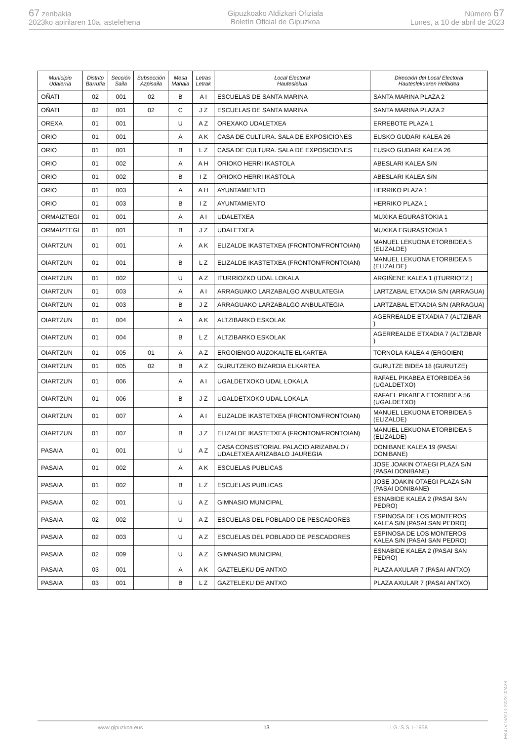67 zenbakia
2023ko apirilaren 10a, astelehena
Gipuzkoako Aldizkari Ofiziala
Boletín Oficial de Gipuzkoa
Número 67
Lunes, a 10 de abril de 2023
| Municipio Udalerria | Distrito Barrutia | Sección Saila | Subsección Azpisaila | Mesa Mahaia | Letras Letrak | Local Electoral Hauteslekua | Dirección del Local Electoral Hauteslekuaren Helbidea |
| --- | --- | --- | --- | --- | --- | --- | --- |
| OÑATI | 02 | 001 | 02 | B | A I | ESCUELAS DE SANTA MARINA | SANTA MARINA PLAZA 2 |
| OÑATI | 02 | 001 | 02 | C | J Z | ESCUELAS DE SANTA MARINA | SANTA MARINA PLAZA 2 |
| OREXA | 01 | 001 | | U | A Z | OREXAKO UDALETXEA | ERREBOTE PLAZA 1 |
| ORIO | 01 | 001 | | A | A K | CASA DE CULTURA. SALA DE EXPOSICIONES | EUSKO GUDARI KALEA 26 |
| ORIO | 01 | 001 | | B | L Z | CASA DE CULTURA. SALA DE EXPOSICIONES | EUSKO GUDARI KALEA 26 |
| ORIO | 01 | 002 | | A | A H | ORIOKO HERRI IKASTOLA | ABESLARI KALEA S/N |
| ORIO | 01 | 002 | | B | I Z | ORIOKO HERRI IKASTOLA | ABESLARI KALEA S/N |
| ORIO | 01 | 003 | | A | A H | AYUNTAMIENTO | HERRIKO PLAZA 1 |
| ORIO | 01 | 003 | | B | I Z | AYUNTAMIENTO | HERRIKO PLAZA 1 |
| ORMAIZTEGI | 01 | 001 | | A | A I | UDALETXEA | MUXIKA EGURASTOKIA 1 |
| ORMAIZTEGI | 01 | 001 | | B | J Z | UDALETXEA | MUXIKA EGURASTOKIA 1 |
| OIARTZUN | 01 | 001 | | A | A K | ELIZALDE IKASTETXEA (FRONTON/FRONTOIAN) | MANUEL LEKUONA ETORBIDEA 5 (ELIZALDE) |
| OIARTZUN | 01 | 001 | | B | L Z | ELIZALDE IKASTETXEA (FRONTON/FRONTOIAN) | MANUEL LEKUONA ETORBIDEA 5 (ELIZALDE) |
| OIARTZUN | 01 | 002 | | U | A Z | ITURRIOZKO UDAL LOKALA | ARGIÑENE KALEA 1 (ITURRIOTZ ) |
| OIARTZUN | 01 | 003 | | A | A I | ARRAGUAKO LARZABALGO ANBULATEGIA | LARTZABAL ETXADIA S/N (ARRAGUA) |
| OIARTZUN | 01 | 003 | | B | J Z | ARRAGUAKO LARZABALGO ANBULATEGIA | LARTZABAL ETXADIA S/N (ARRAGUA) |
| OIARTZUN | 01 | 004 | | A | A K | ALTZIBARKO ESKOLAK | AGERREALDE ETXADIA 7 (ALTZIBAR ) |
| OIARTZUN | 01 | 004 | | B | L Z | ALTZIBARKO ESKOLAK | AGERREALDE ETXADIA 7 (ALTZIBAR ) |
| OIARTZUN | 01 | 005 | 01 | A | A Z | ERGOIENGO AUZOKALTE ELKARTEA | TORNOLA KALEA 4 (ERGOIEN) |
| OIARTZUN | 01 | 005 | 02 | B | A Z | GURUTZEKO BIZARDIA ELKARTEA | GURUTZE BIDEA 18 (GURUTZE) |
| OIARTZUN | 01 | 006 | | A | A I | UGALDETXOKO UDAL LOKALA | RAFAEL PIKABEA ETORBIDEA 56 (UGALDETXO) |
| OIARTZUN | 01 | 006 | | B | J Z | UGALDETXOKO UDAL LOKALA | RAFAEL PIKABEA ETORBIDEA 56 (UGALDETXO) |
| OIARTZUN | 01 | 007 | | A | A I | ELIZALDE IKASTETXEA (FRONTON/FRONTOIAN) | MANUEL LEKUONA ETORBIDEA 5 (ELIZALDE) |
| OIARTZUN | 01 | 007 | | B | J Z | ELIZALDE IKASTETXEA (FRONTON/FRONTOIAN) | MANUEL LEKUONA ETORBIDEA 5 (ELIZALDE) |
| PASAIA | 01 | 001 | | U | A Z | CASA CONSISTORIAL PALACIO ARIZABALO / UDALETXEA ARIZABALO JAUREGIA | DONIBANE KALEA 19 (PASAI DONIBANE) |
| PASAIA | 01 | 002 | | A | A K | ESCUELAS PUBLICAS | JOSE JOAKIN OTAEGI PLAZA S/N (PASAI DONIBANE) |
| PASAIA | 01 | 002 | | B | L Z | ESCUELAS PUBLICAS | JOSE JOAKIN OTAEGI PLAZA S/N (PASAI DONIBANE) |
| PASAIA | 02 | 001 | | U | A Z | GIMNASIO MUNICIPAL | ESNABIDE KALEA 2 (PASAI SAN PEDRO) |
| PASAIA | 02 | 002 | | U | A Z | ESCUELAS DEL POBLADO DE PESCADORES | ESPINOSA DE LOS MONTEROS KALEA S/N (PASAI SAN PEDRO) |
| PASAIA | 02 | 003 | | U | A Z | ESCUELAS DEL POBLADO DE PESCADORES | ESPINOSA DE LOS MONTEROS KALEA S/N (PASAI SAN PEDRO) |
| PASAIA | 02 | 009 | | U | A Z | GIMNASIO MUNICIPAL | ESNABIDE KALEA 2 (PASAI SAN PEDRO) |
| PASAIA | 03 | 001 | | A | A K | GAZTELEKU DE ANTXO | PLAZA AXULAR 7 (PASAI ANTXO) |
| PASAIA | 03 | 001 | | B | L Z | GAZTELEKU DE ANTXO | PLAZA AXULAR 7 (PASAI ANTXO) |
www.gipuzkoa.eus 13 LG.:S.S.1-1958
EK\CV GAO-I-2023-02428